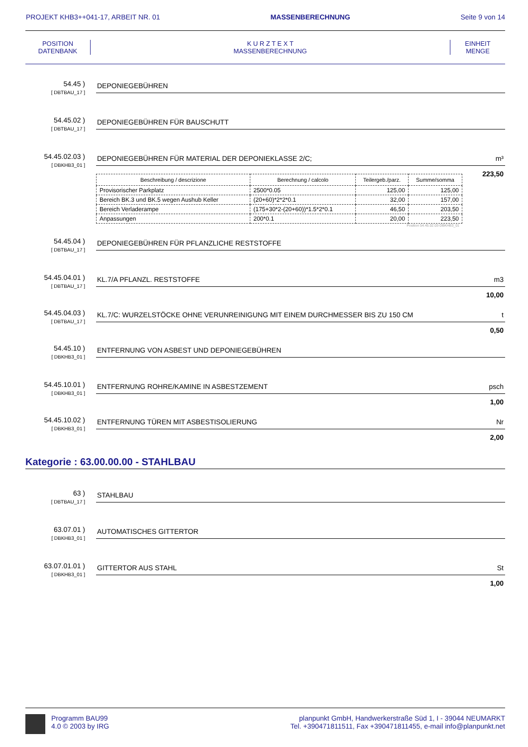PROJEKT KHB3++041-17, ARBEIT NR. 01 MASSENBERECHNUNG Seite 9 von 14
POSITION
DATENBANK
K U R Z T E X T
MASSENBERECHNUNG
EINHEIT
MENGE
54.45 )
[ DBTBAU_17 ]
DEPONIEGEBÜHREN
54.45.02 )
[ DBTBAU_17 ]
DEPONIEGEBÜHREN FÜR BAUSCHUTT
54.45.02.03 )
[ DBKHB3_01 ]
DEPONIEGEBÜHREN FÜR MATERIAL DER DEPONIEKLASSE 2/C; m³
223,50
| Beschreibung / descrizione | Berechnung / calcolo | Teilergeb./parz. | Summe/somma |
| --- | --- | --- | --- |
| Provisorischer Parkplatz | 2500*0.05 | 125,00 | 125,00 |
| Bereich BK.3 und BK.5 wegen Aushub Keller | (20+60)*2*2*0.1 | 32,00 | 157,00 |
| Bereich Verladerampe | (175+30*2-(20+60))*1.5*2*0.1 | 46,50 | 203,50 |
| Anpassungen | 200*0.1 | 20,00 | 223,50 |
Position 54.45.02.03-DBKHB3_01
54.45.04 )
[ DBTBAU_17 ]
DEPONIEGEBÜHREN FÜR PFLANZLICHE RESTSTOFFE
54.45.04.01 )
[ DBTBAU_17 ]
KL.7/A PFLANZL. RESTSTOFFE m3
10,00
54.45.04.03 )
[ DBTBAU_17 ]
KL.7/C: WURZELSTÖCKE OHNE VERUNREINIGUNG MIT EINEM DURCHMESSER BIS ZU 150 CM t
0,50
54.45.10 )
[ DBKHB3_01 ]
ENTFERNUNG VON ASBEST UND DEPONIEGEBÜHREN
54.45.10.01 )
[ DBKHB3_01 ]
ENTFERNUNG ROHRE/KAMINE IN ASBESTZEMENT psch
1,00
54.45.10.02 )
[ DBKHB3_01 ]
ENTFERNUNG TÜREN MIT ASBESTISOLIERUNG Nr
2,00
Kategorie : 63.00.00.00 - STAHLBAU
63 )
[ DBTBAU_17 ]
STAHLBAU
63.07.01 )
[ DBKHB3_01 ]
AUTOMATISCHES GITTERTOR
63.07.01.01 )
[ DBKHB3_01 ]
GITTERTOR AUS STAHL St
1,00
Programm BAU99
4.0 © 2003 by IRG
planpunkt GmbH, Handwerkerstraße Süd 1, I - 39044 NEUMARKT
Tel. +390471811511, Fax +390471811455, e-mail info@planpunkt.net